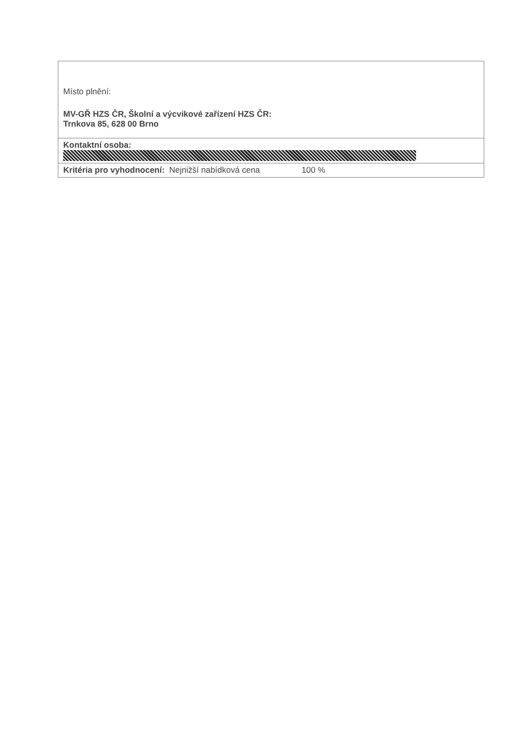| Místo plnění: MV-GŘ HZS ČR, Školní a výcvikové zařízení HZS ČR: Trnkova 85, 628 00 Brno |
| Kontaktní osoba: |
| Kritéria pro vyhodnocení: Nejnižší nabídková cena 100 % |